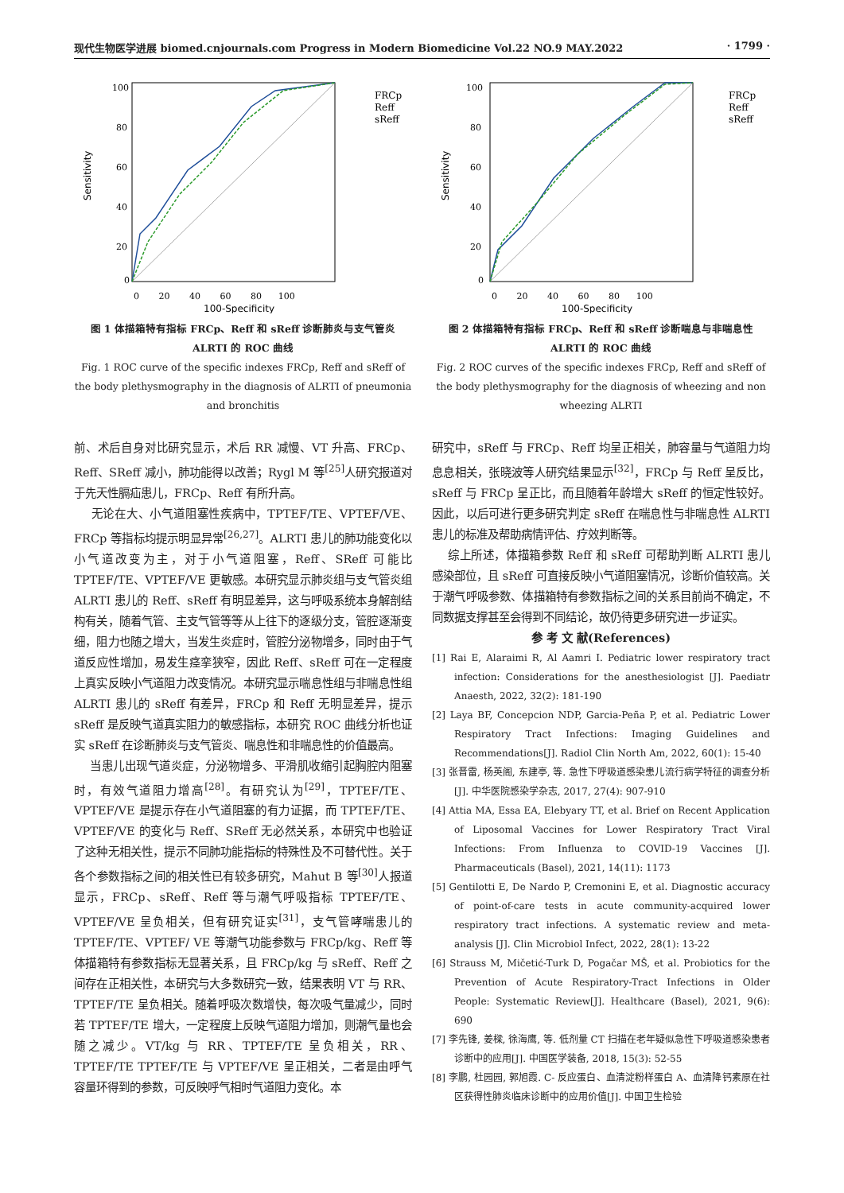现代生物医学进展 biomed.cnjournals.com Progress in Modern Biomedicine Vol.22 NO.9 MAY.2022 · 1799 ·
Sensitivity
100
80
60
40
20
0
0 20 40 60 80 100
100-Specificity
FRCp
Reff
sReff
图 1 体描箱特有指标 FRCp、Reff 和 sReff 诊断肺炎与支气管炎 ALRTI 的 ROC 曲线
Fig. 1 ROC curve of the specific indexes FRCp, Reff and sReff of the body plethysmography in the diagnosis of ALRTI of pneumonia and bronchitis
Sensitivity
100
80
60
40
20
0
0 20 40 60 80 100
100-Specificity
FRCp
Reff
sReff
图 2 体描箱特有指标 FRCp、Reff 和 sReff 诊断喘息与非喘息性 ALRTI 的 ROC 曲线
Fig. 2 ROC curves of the specific indexes FRCp, Reff and sReff of the body plethysmography for the diagnosis of wheezing and non wheezing ALRTI
前、术后自身对比研究显示，术后 RR 减慢、VT 升高、FRCp、Reff、SReff 减小，肺功能得以改善；Rygl M 等<sup>[25]</sup>人研究报道对于先天性膈疝患儿，FRCp、Reff 有所升高。
无论在大、小气道阻塞性疾病中，TPTEF/TE、VPTEF/VE、FRCp 等指标均提示明显异常<sup>[26,27]</sup>。ALRTI 患儿的肺功能变化以小气道改变为主，对于小气道阻塞，Reff、SReff 可能比 TPTEF/TE、VPTEF/VE 更敏感。本研究显示肺炎组与支气管炎组 ALRTI 患儿的 Reff、sReff 有明显差异，这与呼吸系统本身解剖结构有关，随着气管、主支气管等等从上往下的逐级分支，管腔逐渐变细，阻力也随之增大，当发生炎症时，管腔分泌物增多，同时由于气道反应性增加，易发生痉挛狭窄，因此 Reff、sReff 可在一定程度上真实反映小气道阻力改变情况。本研究显示喘息性组与非喘息性组 ALRTI 患儿的 sReff 有差异，FRCp 和 Reff 无明显差异，提示 sReff 是反映气道真实阻力的敏感指标，本研究 ROC 曲线分析也证实 sReff 在诊断肺炎与支气管炎、喘息性和非喘息性的价值最高。
当患儿出现气道炎症，分泌物增多、平滑肌收缩引起胸腔内阻塞时，有效气道阻力增高<sup>[28]</sup>。有研究认为<sup>[29]</sup>，TPTEF/TE、VPTEF/VE 是提示存在小气道阻塞的有力证据，而 TPTEF/TE、VPTEF/VE 的变化与 Reff、SReff 无必然关系，本研究中也验证了这种无相关性，提示不同肺功能指标的特殊性及不可替代性。关于各个参数指标之间的相关性已有较多研究，Mahut B 等<sup>[30]</sup>人报道显示，FRCp、sReff、Reff 等与潮气呼吸指标 TPTEF/TE、VPTEF/VE 呈负相关，但有研究证实<sup>[31]</sup>，支气管哮喘患儿的 TPTEF/TE、VPTEF/ VE 等潮气功能参数与 FRCp/kg、Reff 等体描箱特有参数指标无显著关系，且 FRCp/kg 与 sReff、Reff 之间存在正相关性，本研究与大多数研究一致，结果表明 VT 与 RR、TPTEF/TE 呈负相关。随着呼吸次数增快，每次吸气量减少，同时若 TPTEF/TE 增大，一定程度上反映气道阻力增加，则潮气量也会随之减少。VT/kg 与 RR、TPTEF/TE 呈负相关，RR、TPTEF/TE TPTEF/TE 与 VPTEF/VE 呈正相关，二者是由呼气容量环得到的参数，可反映呼气相时气道阻力变化。本
研究中，sReff 与 FRCp、Reff 均呈正相关，肺容量与气道阻力均息息相关，张晓波等人研究结果显示<sup>[32]</sup>，FRCp 与 Reff 呈反比，sReff 与 FRCp 呈正比，而且随着年龄增大 sReff 的恒定性较好。因此，以后可进行更多研究判定 sReff 在喘息性与非喘息性 ALRTI 患儿的标准及帮助病情评估、疗效判断等。
综上所述，体描箱参数 Reff 和 sReff 可帮助判断 ALRTI 患儿感染部位，且 sReff 可直接反映小气道阻塞情况，诊断价值较高。关于潮气呼吸参数、体描箱特有参数指标之间的关系目前尚不确定，不同数据支撑甚至会得到不同结论，故仍待更多研究进一步证实。
参 考 文 献(References)
[1] Rai E, Alaraimi R, Al Aamri I. Pediatric lower respiratory tract infection: Considerations for the anesthesiologist [J]. Paediatr Anaesth, 2022, 32(2): 181-190
[2] Laya BF, Concepcion NDP, Garcia-Peña P, et al. Pediatric Lower Respiratory Tract Infections: Imaging Guidelines and Recommendations[J]. Radiol Clin North Am, 2022, 60(1): 15-40
[3] 张晋雷, 杨英阁, 东建亭, 等. 急性下呼吸道感染患儿流行病学特征的调查分析[J]. 中华医院感染学杂志, 2017, 27(4): 907-910
[4] Attia MA, Essa EA, Elebyary TT, et al. Brief on Recent Application of Liposomal Vaccines for Lower Respiratory Tract Viral Infections: From Influenza to COVID-19 Vaccines [J]. Pharmaceuticals (Basel), 2021, 14(11): 1173
[5] Gentilotti E, De Nardo P, Cremonini E, et al. Diagnostic accuracy of point-of-care tests in acute community-acquired lower respiratory tract infections. A systematic review and meta-analysis [J]. Clin Microbiol Infect, 2022, 28(1): 13-22
[6] Strauss M, Mičetić-Turk D, Pogačar MŠ, et al. Probiotics for the Prevention of Acute Respiratory-Tract Infections in Older People: Systematic Review[J]. Healthcare (Basel), 2021, 9(6): 690
[7] 李先锋, 姜樑, 徐海鹰, 等. 低剂量 CT 扫描在老年疑似急性下呼吸道感染患者诊断中的应用[J]. 中国医学装备, 2018, 15(3): 52-55
[8] 李鹏, 杜园园, 郭旭霞. C- 反应蛋白、血清淀粉样蛋白 A、血清降钙素原在社区获得性肺炎临床诊断中的应用价值[J]. 中国卫生检验